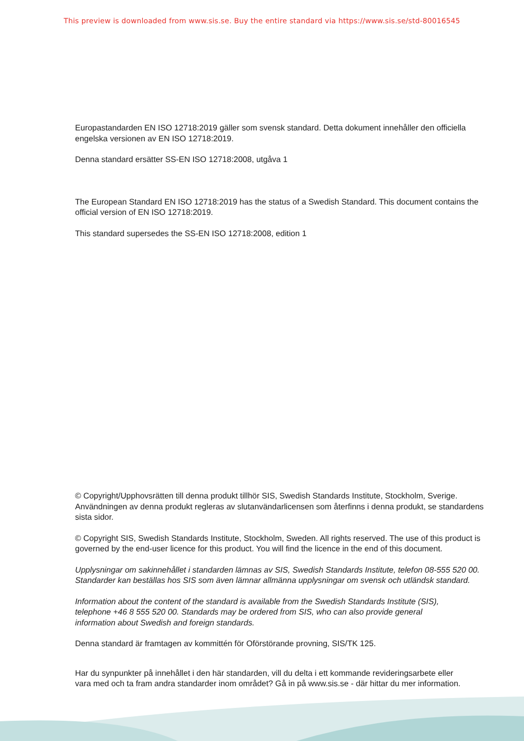This preview is downloaded from www.sis.se. Buy the entire standard via https://www.sis.se/std-80016545
Europastandarden EN ISO 12718:2019 gäller som svensk standard. Detta dokument innehåller den officiella engelska versionen av EN ISO 12718:2019.
Denna standard ersätter SS-EN ISO 12718:2008, utgåva 1
The European Standard EN ISO 12718:2019 has the status of a Swedish Standard. This document contains the official version of EN ISO 12718:2019.
This standard supersedes the SS-EN ISO 12718:2008, edition 1
© Copyright/Upphovsrätten till denna produkt tillhör SIS, Swedish Standards Institute, Stockholm, Sverige. Användningen av denna produkt regleras av slutanvändarlicensen som återfinns i denna produkt, se standardens sista sidor.
© Copyright SIS, Swedish Standards Institute, Stockholm, Sweden. All rights reserved. The use of this product is governed by the end-user licence for this product. You will find the licence in the end of this document.
Upplysningar om sakinnehållet i standarden lämnas av SIS, Swedish Standards Institute, telefon 08-555 520 00. Standarder kan beställas hos SIS som även lämnar allmänna upplysningar om svensk och utländsk standard.
Information about the content of the standard is available from the Swedish Standards Institute (SIS),
telephone +46 8 555 520 00. Standards may be ordered from SIS, who can also provide general
information about Swedish and foreign standards.
Denna standard är framtagen av kommittén för Oförstörande provning, SIS/TK 125.
Har du synpunkter på innehållet i den här standarden, vill du delta i ett kommande revideringsarbete eller
vara med och ta fram andra standarder inom området? Gå in på www.sis.se - där hittar du mer information.